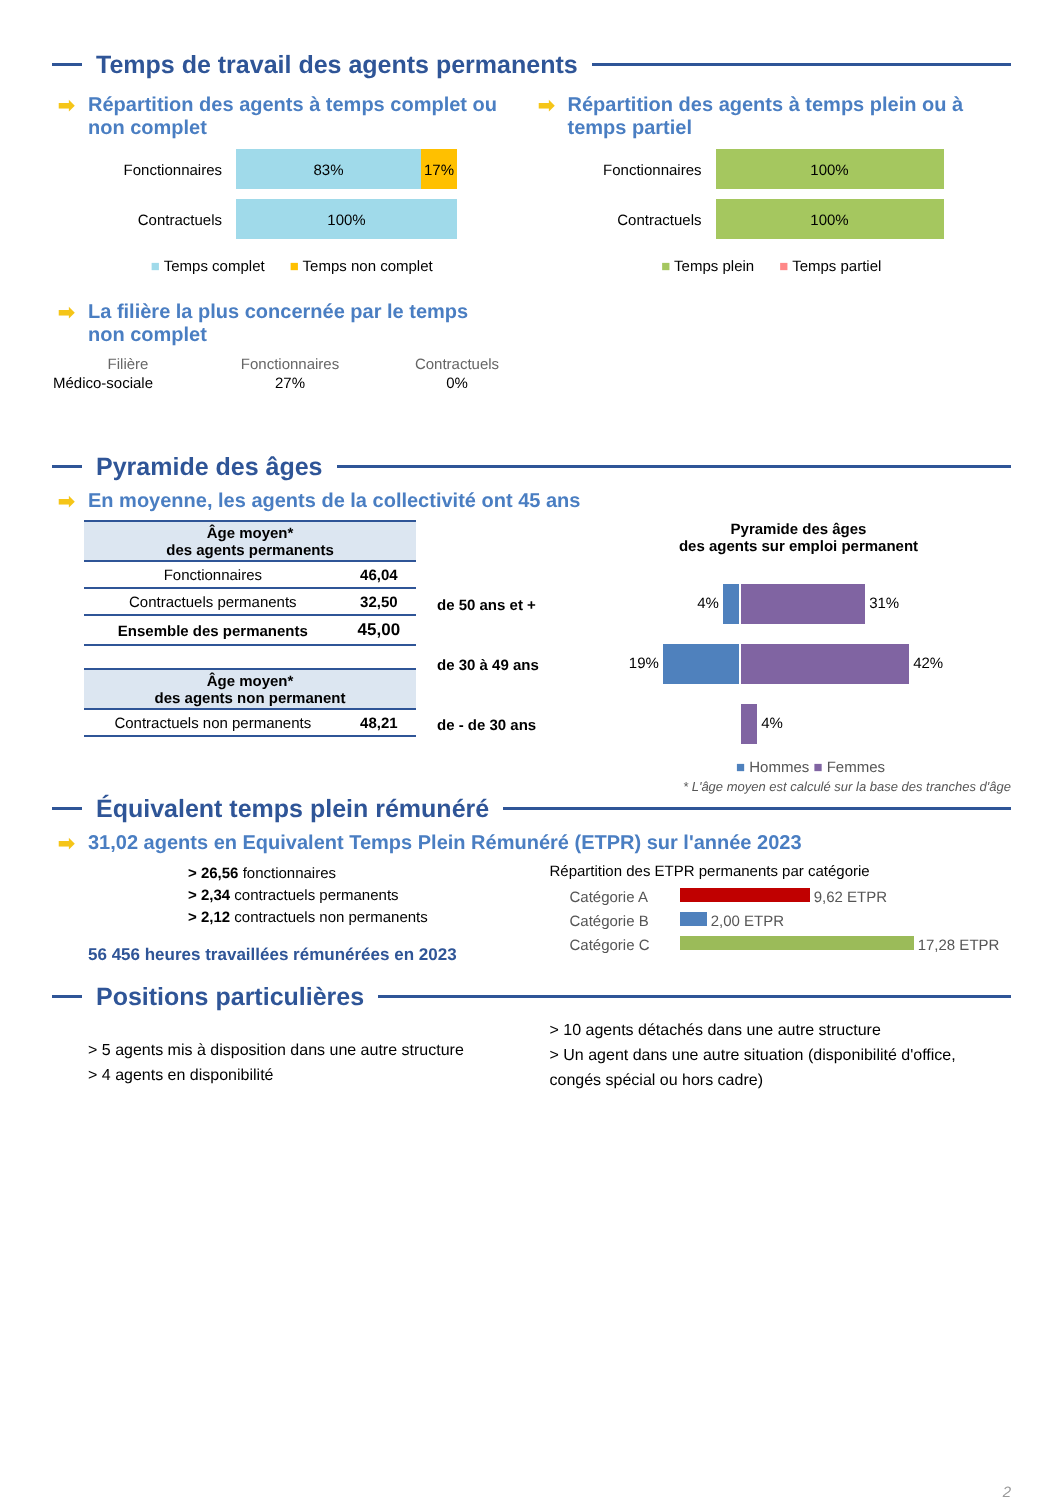Temps de travail des agents permanents
➡ Répartition des agents à temps complet ou non complet
Fonctionnaires
83% 17%
Contractuels
100%
■ Temps complet ■ Temps non complet
➡ Répartition des agents à temps plein ou à temps partiel
Fonctionnaires
100%
Contractuels
100%
■ Temps plein ■ Temps partiel
➡ La filière la plus concernée par le temps
non complet
| Filière | Fonctionnaires | Contractuels |
| Médico-sociale | 27% | 0% |
Pyramide des âges
➡ En moyenne, les agents de la collectivité ont 45 ans
| Âge moyen* des agents permanents | |
| --- | --- |
| Fonctionnaires | 46,04 |
| Contractuels permanents | 32,50 |
| Ensemble des permanents | 45,00 |
| Âge moyen* des agents non permanent | |
| Contractuels non permanents | 48,21 |
Pyramide des âges
des agents sur emploi permanent
| de 50 ans et + | 4% | 31% |
| de 30 à 49 ans | 19% | 42% |
| de - de 30 ans | | 4% |
■ Hommes ■ Femmes
* L'âge moyen est calculé sur la base des tranches d'âge
Équivalent temps plein rémunéré
➡ 31,02 agents en Equivalent Temps Plein Rémunéré (ETPR) sur l'année 2023
> 26,56 fonctionnaires
> 2,34 contractuels permanents
> 2,12 contractuels non permanents
56 456 heures travaillées rémunérées en 2023
Répartition des ETPR permanents par catégorie
Catégorie A 9,62 ETPR
Catégorie B 2,00 ETPR
Catégorie C 17,28 ETPR
Positions particulières
> 5 agents mis à disposition dans une autre structure
> 4 agents en disponibilité
> 10 agents détachés dans une autre structure
> Un agent dans une autre situation (disponibilité d'office, congés spécial ou hors cadre)
2